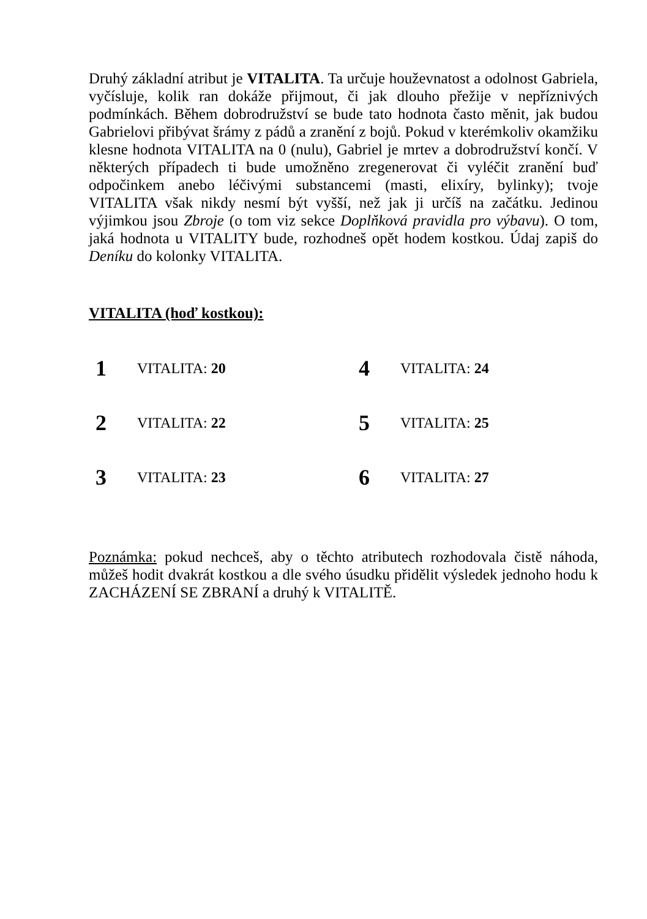Druhý základní atribut je VITALITA. Ta určuje houževnatost a odolnost Gabriela, vyčísluje, kolik ran dokáže přijmout, či jak dlouho přežije v nepříznivých podmínkách. Během dobrodružství se bude tato hodnota často měnit, jak budou Gabrielovi přibývat šrámy z pádů a zranění z bojů. Pokud v kterémkoliv okamžiku klesne hodnota VITALITA na 0 (nulu), Gabriel je mrtev a dobrodružství končí. V některých případech ti bude umožněno zregenerovat či vyléčit zranění buď odpočinkem anebo léčivými substancemi (masti, elixíry, bylinky); tvoje VITALITA však nikdy nesmí být vyšší, než jak ji určíš na začátku. Jedinou výjimkou jsou Zbroje (o tom viz sekce Doplňková pravidla pro výbavu). O tom, jaká hodnota u VITALITY bude, rozhodneš opět hodem kostkou. Údaj zapiš do Deníku do kolonky VITALITA.
VITALITA (hoď kostkou):
| 1 | VITALITA: 20 | 4 | VITALITA: 24 |
| 2 | VITALITA: 22 | 5 | VITALITA: 25 |
| 3 | VITALITA: 23 | 6 | VITALITA: 27 |
Poznámka: pokud nechceš, aby o těchto atributech rozhodovala čistě náhoda, můžeš hodit dvakrát kostkou a dle svého úsudku přidělit výsledek jednoho hodu k ZACHÁZENÍ SE ZBRANÍ a druhý k VITALITĚ.